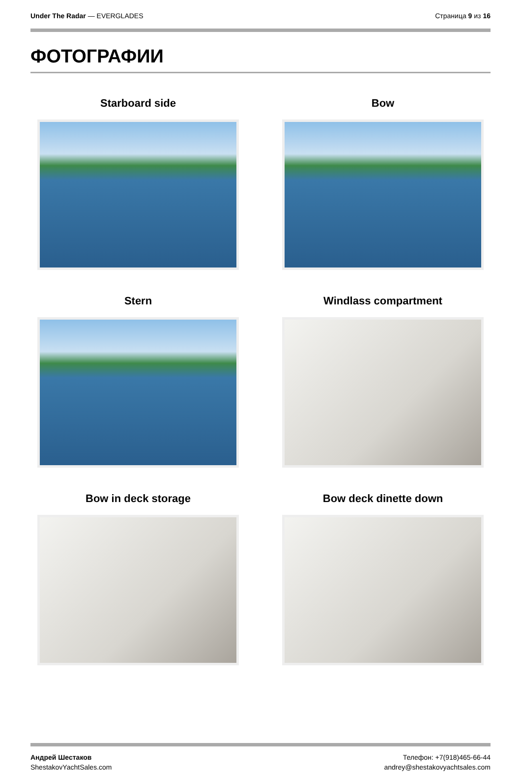Under The Radar — EVERGLADES Страница 9 из 16
ФОТОГРАФИИ
Starboard side
Bow
Stern
Windlass compartment
Bow in deck storage
Bow deck dinette down
Андрей Шестаков
ShestakovYachtSales.com
Телефон: +7(918)465-66-44
andrey@shestakovyachtsales.com